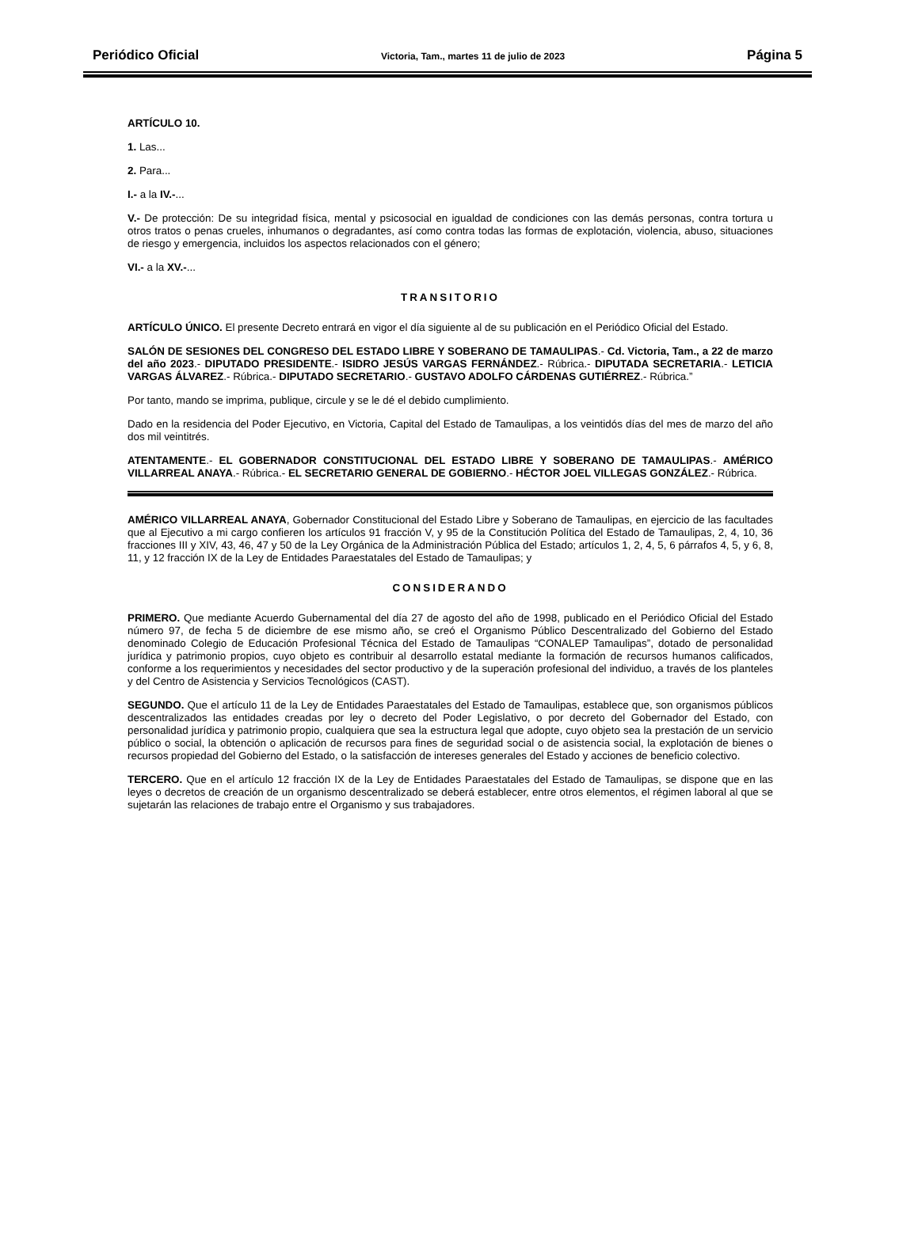Periódico Oficial Victoria, Tam., martes 11 de julio de 2023 Página 5
ARTÍCULO 10.
1. Las...
2. Para...
I.- a la IV.-...
V.- De protección: De su integridad física, mental y psicosocial en igualdad de condiciones con las demás personas, contra tortura u otros tratos o penas crueles, inhumanos o degradantes, así como contra todas las formas de explotación, violencia, abuso, situaciones de riesgo y emergencia, incluidos los aspectos relacionados con el género;
VI.- a la XV.-...
TRANSITORIO
ARTÍCULO ÚNICO. El presente Decreto entrará en vigor el día siguiente al de su publicación en el Periódico Oficial del Estado.
SALÓN DE SESIONES DEL CONGRESO DEL ESTADO LIBRE Y SOBERANO DE TAMAULIPAS.- Cd. Victoria, Tam., a 22 de marzo del año 2023.- DIPUTADO PRESIDENTE.- ISIDRO JESÚS VARGAS FERNÁNDEZ.- Rúbrica.- DIPUTADA SECRETARIA.- LETICIA VARGAS ÁLVAREZ.- Rúbrica.- DIPUTADO SECRETARIO.- GUSTAVO ADOLFO CÁRDENAS GUTIÉRREZ.- Rúbrica.”
Por tanto, mando se imprima, publique, circule y se le dé el debido cumplimiento.
Dado en la residencia del Poder Ejecutivo, en Victoria, Capital del Estado de Tamaulipas, a los veintidós días del mes de marzo del año dos mil veintitrés.
ATENTAMENTE.- EL GOBERNADOR CONSTITUCIONAL DEL ESTADO LIBRE Y SOBERANO DE TAMAULIPAS.- AMÉRICO VILLARREAL ANAYA.- Rúbrica.- EL SECRETARIO GENERAL DE GOBIERNO.- HÉCTOR JOEL VILLEGAS GONZÁLEZ.- Rúbrica.
AMÉRICO VILLARREAL ANAYA, Gobernador Constitucional del Estado Libre y Soberano de Tamaulipas, en ejercicio de las facultades que al Ejecutivo a mi cargo confieren los artículos 91 fracción V, y 95 de la Constitución Política del Estado de Tamaulipas, 2, 4, 10, 36 fracciones III y XIV, 43, 46, 47 y 50 de la Ley Orgánica de la Administración Pública del Estado; artículos 1, 2, 4, 5, 6 párrafos 4, 5, y 6, 8, 11, y 12 fracción IX de la Ley de Entidades Paraestatales del Estado de Tamaulipas; y
CONSIDERANDO
PRIMERO. Que mediante Acuerdo Gubernamental del día 27 de agosto del año de 1998, publicado en el Periódico Oficial del Estado número 97, de fecha 5 de diciembre de ese mismo año, se creó el Organismo Público Descentralizado del Gobierno del Estado denominado Colegio de Educación Profesional Técnica del Estado de Tamaulipas “CONALEP Tamaulipas”, dotado de personalidad jurídica y patrimonio propios, cuyo objeto es contribuir al desarrollo estatal mediante la formación de recursos humanos calificados, conforme a los requerimientos y necesidades del sector productivo y de la superación profesional del individuo, a través de los planteles y del Centro de Asistencia y Servicios Tecnológicos (CAST).
SEGUNDO. Que el artículo 11 de la Ley de Entidades Paraestatales del Estado de Tamaulipas, establece que, son organismos públicos descentralizados las entidades creadas por ley o decreto del Poder Legislativo, o por decreto del Gobernador del Estado, con personalidad jurídica y patrimonio propio, cualquiera que sea la estructura legal que adopte, cuyo objeto sea la prestación de un servicio público o social, la obtención o aplicación de recursos para fines de seguridad social o de asistencia social, la explotación de bienes o recursos propiedad del Gobierno del Estado, o la satisfacción de intereses generales del Estado y acciones de beneficio colectivo.
TERCERO. Que en el artículo 12 fracción IX de la Ley de Entidades Paraestatales del Estado de Tamaulipas, se dispone que en las leyes o decretos de creación de un organismo descentralizado se deberá establecer, entre otros elementos, el régimen laboral al que se sujetarán las relaciones de trabajo entre el Organismo y sus trabajadores.